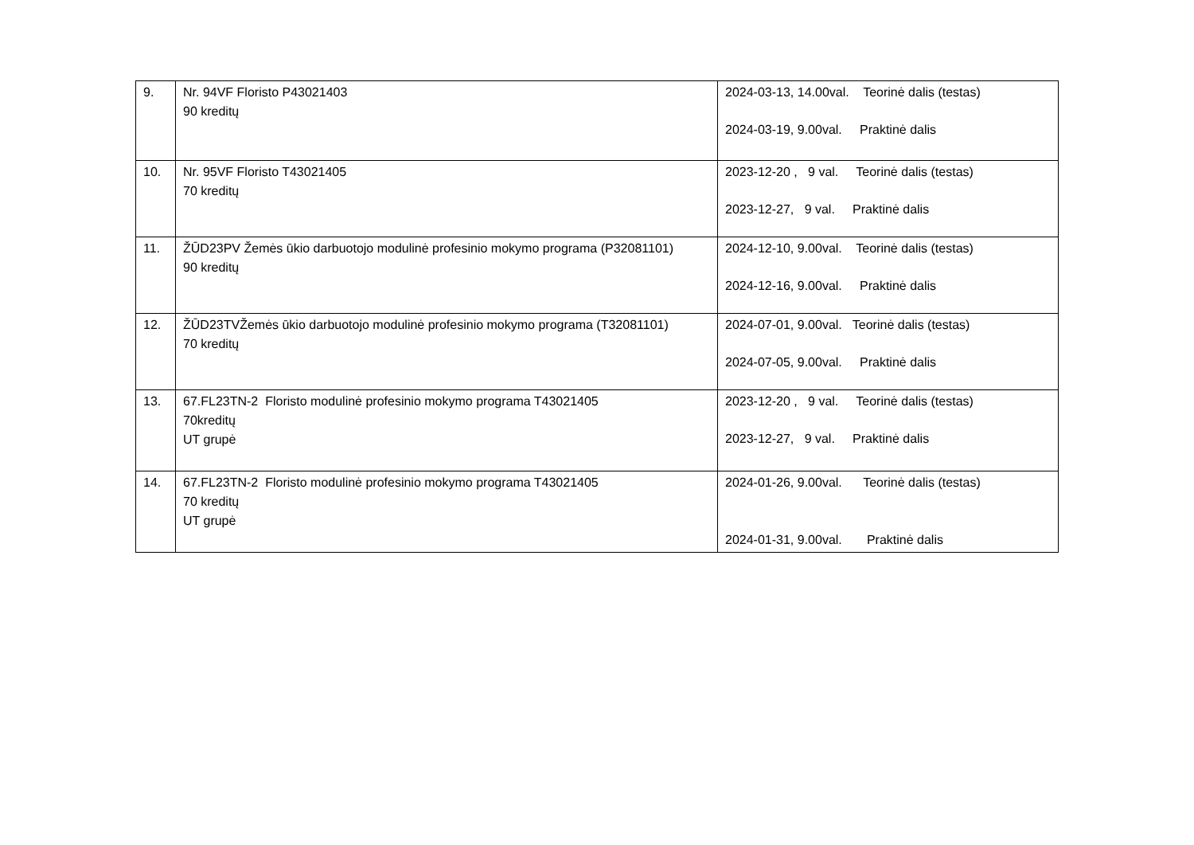| 9. | Nr. 94VF Floristo P43021403 90 kreditų | 2024-03-13, 14.00val. Teorinė dalis (testas) 2024-03-19, 9.00val. Praktinė dalis |
| 10. | Nr. 95VF Floristo T43021405 70 kreditų | 2023-12-20 , 9 val. Teorinė dalis (testas) 2023-12-27, 9 val. Praktinė dalis |
| 11. | ŽŪD23PV Žemės ūkio darbuotojo modulinė profesinio mokymo programa (P32081101) 90 kreditų | 2024-12-10, 9.00val. Teorinė dalis (testas) 2024-12-16, 9.00val. Praktinė dalis |
| 12. | ŽŪD23TVŽemės ūkio darbuotojo modulinė profesinio mokymo programa (T32081101) 70 kreditų | 2024-07-01, 9.00val. Teorinė dalis (testas) 2024-07-05, 9.00val. Praktinė dalis |
| 13. | 67.FL23TN-2 Floristo modulinė profesinio mokymo programa T43021405 70kreditų UT grupė | 2023-12-20 , 9 val. Teorinė dalis (testas) 2023-12-27, 9 val. Praktinė dalis |
| 14. | 67.FL23TN-2 Floristo modulinė profesinio mokymo programa T43021405 70 kreditų UT grupė | 2024-01-26, 9.00val. Teorinė dalis (testas) 2024-01-31, 9.00val. Praktinė dalis |